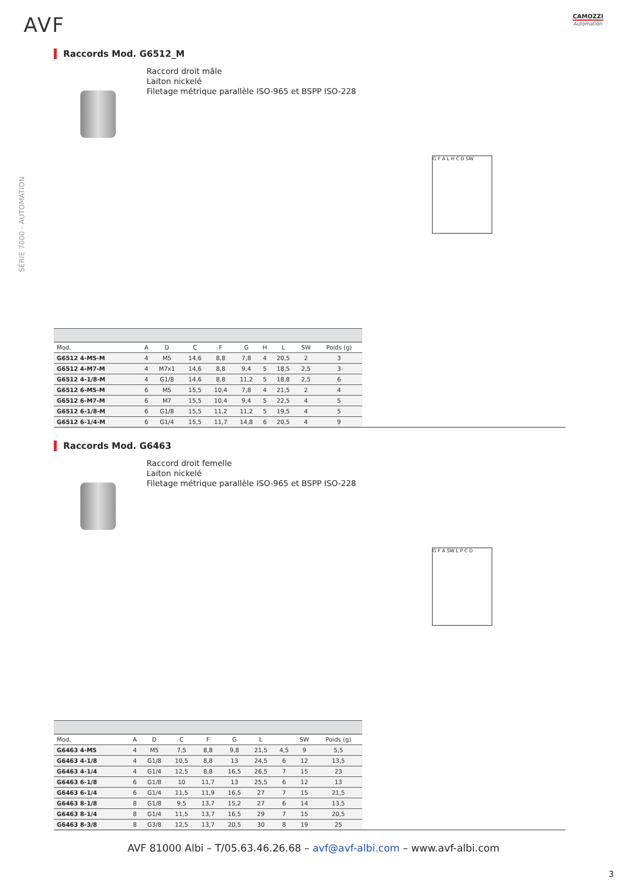AVF
CAMOZZI
Automation
SÉRIE 7000 - AUTOMATION
Raccords Mod. G6512_M
Raccord droit mâle
Laiton nickelé
Filetage métrique parallèle ISO-965 et BSPP ISO-228
G F A L H C D SW
| Mod. | A | D | C | F | G | H | L | SW | Poids (g) |
| --- | --- | --- | --- | --- | --- | --- | --- | --- | --- |
| G6512 4-M5-M | 4 | M5 | 14,6 | 8,8 | 7,8 | 4 | 20,5 | 2 | 3 |
| G6512 4-M7-M | 4 | M7x1 | 14,6 | 8,8 | 9,4 | 5 | 18,5 | 2,5 | 3 |
| G6512 4-1/8-M | 4 | G1/8 | 14,6 | 8,8 | 11,2 | 5 | 18,8 | 2,5 | 6 |
| G6512 6-M5-M | 6 | M5 | 15,5 | 10,4 | 7,8 | 4 | 21,5 | 2 | 4 |
| G6512 6-M7-M | 6 | M7 | 15,5 | 10,4 | 9,4 | 5 | 22,5 | 4 | 5 |
| G6512 6-1/8-M | 6 | G1/8 | 15,5 | 11,2 | 11,2 | 5 | 19,5 | 4 | 5 |
| G6512 6-1/4-M | 6 | G1/4 | 15,5 | 11,7 | 14,8 | 6 | 20,5 | 4 | 9 |
Raccords Mod. G6463
Raccord droit femelle
Laiton nickelé
Filetage métrique parallèle ISO-965 et BSPP ISO-228
G F A SW L P C D
| Mod. | A | D | C | F | G | L | | SW | Poids (g) |
| --- | --- | --- | --- | --- | --- | --- | --- | --- | --- |
| G6463 4-M5 | 4 | M5 | 7,5 | 8,8 | 9,8 | 21,5 | 4,5 | 9 | 5,5 |
| G6463 4-1/8 | 4 | G1/8 | 10,5 | 8,8 | 13 | 24,5 | 6 | 12 | 13,5 |
| G6463 4-1/4 | 4 | G1/4 | 12,5 | 8,8 | 16,5 | 26,5 | 7 | 15 | 23 |
| G6463 6-1/8 | 6 | G1/8 | 10 | 11,7 | 13 | 25,5 | 6 | 12 | 13 |
| G6463 6-1/4 | 6 | G1/4 | 11,5 | 11,9 | 16,5 | 27 | 7 | 15 | 21,5 |
| G6463 8-1/8 | 8 | G1/8 | 9,5 | 13,7 | 15,2 | 27 | 6 | 14 | 13,5 |
| G6463 8-1/4 | 8 | G1/4 | 11,5 | 13,7 | 16,5 | 29 | 7 | 15 | 20,5 |
| G6463 8-3/8 | 8 | G3/8 | 12,5 | 13,7 | 20,5 | 30 | 8 | 19 | 25 |
AVF 81000 Albi – T/05.63.46.26.68 – avf@avf-albi.com – www.avf-albi.com
3